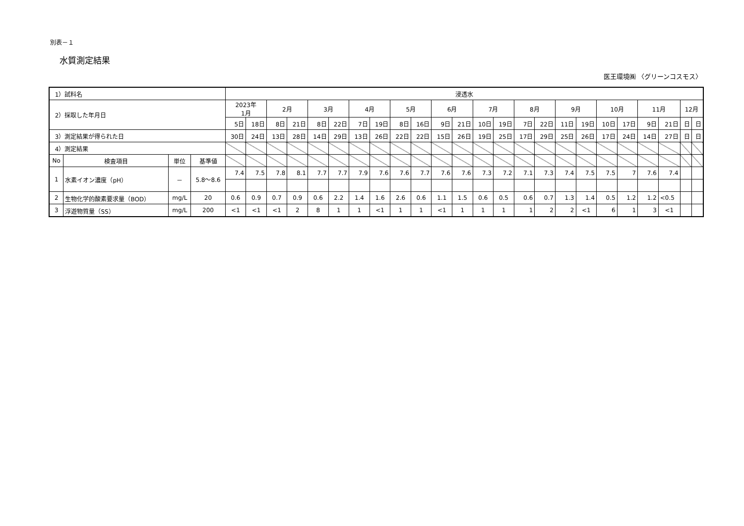別表－１
水質測定結果
医王環境㈱ 〈グリーンコスモス〉
| 1）試料名 | | | | 浸透水 | | | | | | | | | | | | | | | | | | | | | | | |
| 2）採取した年月日 | | | | 2023年 1月 | | 2月 | | 3月 | | 4月 | | 5月 | | 6月 | | 7月 | | 8月 | | 9月 | | 10月 | | 11月 | | 12月 | |
| | | | | 5日 | 18日 | 8日 | 21日 | 8日 | 22日 | 7日 | 19日 | 8日 | 16日 | 9日 | 21日 | 10日 | 19日 | 7日 | 22日 | 11日 | 19日 | 10日 | 17日 | 9日 | 21日 | 日 | 日 |
| 3）測定結果が得られた日 | | | | 30日 | 24日 | 13日 | 28日 | 14日 | 29日 | 13日 | 26日 | 22日 | 22日 | 15日 | 26日 | 19日 | 25日 | 17日 | 29日 | 25日 | 26日 | 17日 | 24日 | 14日 | 27日 | 日 | 日 |
| 4）測定結果 | | | | | | | | | | | | | | | | | | | | | | | | | | | |
| No | 検査項目 | 単位 | 基準値 | | | | | | | | | | | | | | | | | | | | | | | | |
| 1 | 水素イオン濃度（pH） | － | 5.8～8.6 | 7.4 | 7.5 | 7.8 | 8.1 | 7.7 | 7.7 | 7.9 | 7.6 | 7.6 | 7.7 | 7.6 | 7.6 | 7.3 | 7.2 | 7.1 | 7.3 | 7.4 | 7.5 | 7.5 | 7 | 7.6 | 7.4 | | |
| 2 | 生物化学的酸素要求量（BOD） | mg/L | 20 | 0.6 | 0.9 | 0.7 | 0.9 | 0.6 | 2.2 | 1.4 | 1.6 | 2.6 | 0.6 | 1.1 | 1.5 | 0.6 | 0.5 | 0.6 | 0.7 | 1.3 | 1.4 | 0.5 | 1.2 | 1.2 | <0.5 | | |
| 3 | 浮遊物質量（SS） | mg/L | 200 | <1 | <1 | <1 | 2 | 8 | 1 | 1 | <1 | 1 | 1 | <1 | 1 | 1 | 1 | 1 | 2 | 2 | <1 | 6 | 1 | 3 | <1 | | |